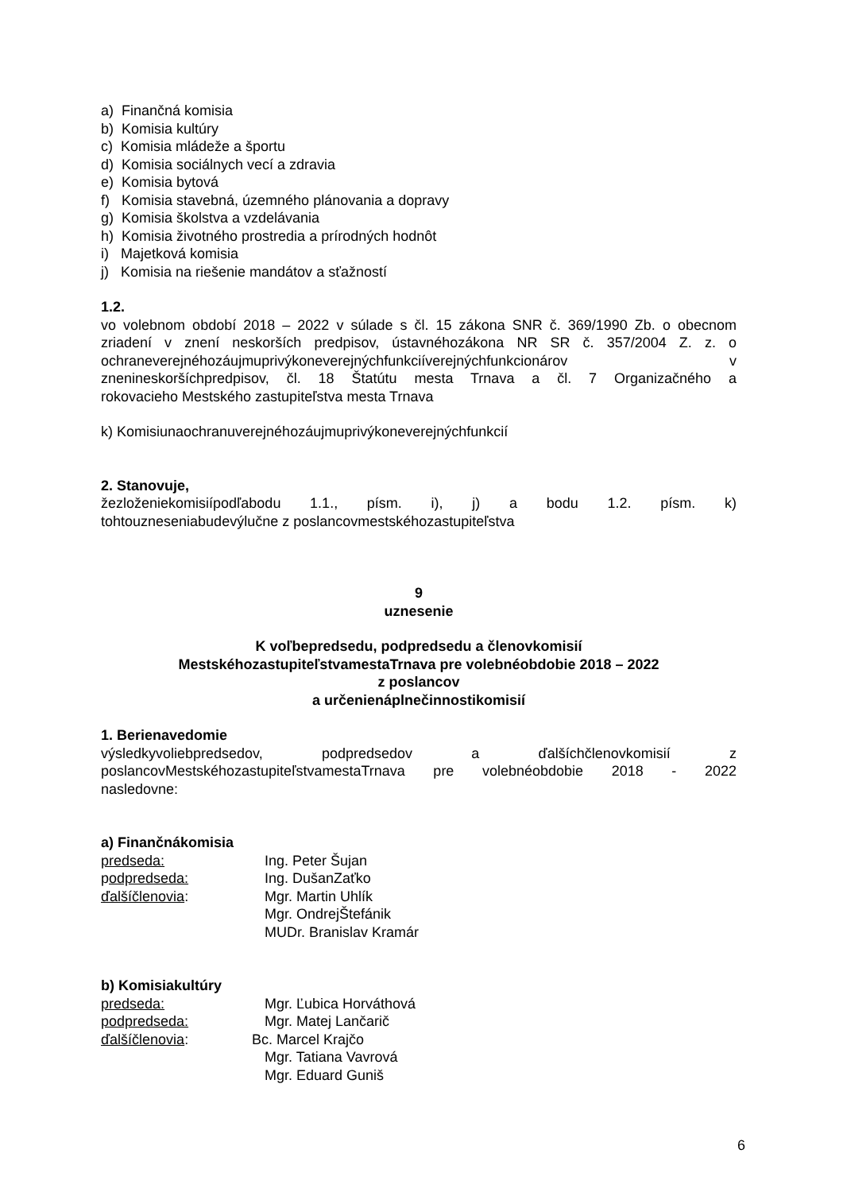a) Finančná komisia
b) Komisia kultúry
c) Komisia mládeže a športu
d) Komisia sociálnych vecí a zdravia
e) Komisia bytová
f) Komisia stavebná, územného plánovania a dopravy
g) Komisia školstva a vzdelávania
h) Komisia životného prostredia a prírodných hodnôt
i) Majetková komisia
j) Komisia na riešenie mandátov a sťažností
1.2.
vo volebnom období 2018 – 2022 v súlade s čl. 15 zákona SNR č. 369/1990 Zb. o obecnom zriadení v znení neskorších predpisov, ústavnéhozákona NR SR č. 357/2004 Z. z. o ochraneverejnéhozáujmuprivýkoneverejnýchfunkciíverejnýchfunkcionárov v znenineskoršíchpredpisov, čl. 18 Štatútu mesta Trnava a čl. 7 Organizačného a
rokovacieho Mestského zastupiteľstva mesta Trnava
k) Komisiunaochranuverejnéhozáujmuprivýkoneverejnýchfunkcií
2. Stanovuje,
žezloženiekomisiípodľabodu 1.1., písm. i), j) a bodu 1.2. písm. k)
tohtouzneseniabudevýlučne z poslancovmestskéhozastupiteľstva
9
uznesenie
K voľbepredsedu, podpredsedu a členovkomisií
MestskéhozastupiteľstvamestaTrnava pre volebnéobdobie 2018 – 2022
z poslancov
a určenienáplnečinnostikomisií
1. Berienavedomie
výsledkyvoliebpredsedov, podpredsedov a ďalšíchčlenovkomisií z poslancovMestskéhozastupiteľstvamestaTrnava pre volebnéobdobie 2018 - 2022
nasledovne:
a) Finančnákomisia
predseda: Ing. Peter Šujan
podpredseda: Ing. DušanZaťko
ďalšíčlenovia: Mgr. Martin Uhlík
Mgr. OndrejŠtefánik
MUDr. Branislav Kramár
b) Komisiakultúry
predseda: Mgr. Ľubica Horváthová
podpredseda: Mgr. Matej Lančarič
ďalšíčlenovia: Bc. Marcel Krajčo
Mgr. Tatiana Vavrová
Mgr. Eduard Guniš
6